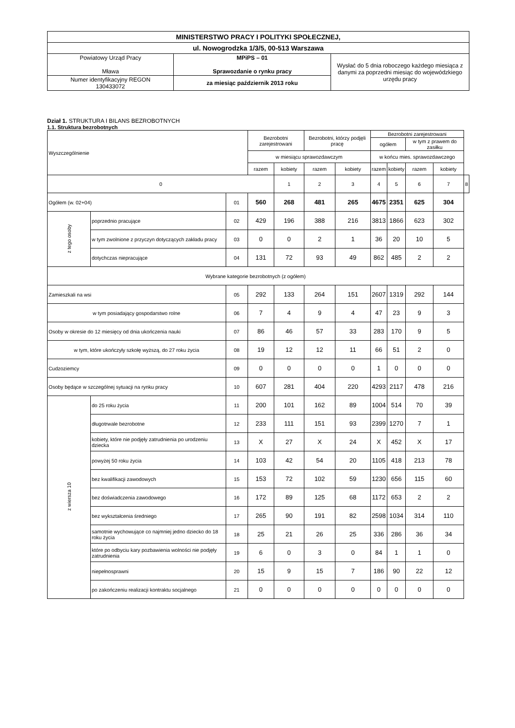| MINISTERSTWO PRACY I POLITYKI SPOŁECZNEJ, | | |
| ul. Nowogrodzka 1/3/5, 00-513 Warszawa | | |
| Powiatowy Urząd Pracy Mława | MPiPS – 01 Sprawozdanie o rynku pracy | Wysłać do 5 dnia roboczego każdego miesiąca z danymi za poprzedni miesiąc do wojewódzkiego urzędu pracy |
| Numer identyfikacyjny REGON 130433072 | za miesiąc październik 2013 roku | |
Dział 1. STRUKTURA I BILANS BEZROBOTNYCH
1.1. Struktura bezrobotnych
| Wyszczególnienie | | | Bezrobotni zarejestrowani | | Bezrobotni, którzy podjęli pracę | | Bezrobotni zarejestrowani | | | | |
| --- | --- | --- | --- | --- | --- | --- | --- | --- | --- | --- | --- |
| | | | | | | | ogółem | | w tym z prawem do zasiłku | | |
| | | | w miesiącu sprawozdawczym | | | | w końcu mies. sprawozdawczego | | | | |
| | | | razem | kobiety | razem | kobiety | razem | kobiety | razem | kobiety | |
| 0 | | | | 1 | 2 | 3 | 4 | 5 | 6 | 7 | 8 |
| Ogółem (w. 02+04) | | 01 | 560 | 268 | 481 | 265 | 4675 | 2351 | 625 | 304 | |
| z tego osoby | poprzednio pracujące | 02 | 429 | 196 | 388 | 216 | 3813 | 1866 | 623 | 302 | |
| | w tym zwolnione z przyczyn dotyczących zakładu pracy | 03 | 0 | 0 | 2 | 1 | 36 | 20 | 10 | 5 | |
| | dotychczas niepracujące | 04 | 131 | 72 | 93 | 49 | 862 | 485 | 2 | 2 | |
| Wybrane kategorie bezrobotnych (z ogółem) | | | | | | | | | | | |
| Zamieszkali na wsi | | 05 | 292 | 133 | 264 | 151 | 2607 | 1319 | 292 | 144 | |
| w tym posiadający gospodarstwo rolne | | 06 | 7 | 4 | 9 | 4 | 47 | 23 | 9 | 3 | |
| Osoby w okresie do 12 miesięcy od dnia ukończenia nauki | | 07 | 86 | 46 | 57 | 33 | 283 | 170 | 9 | 5 | |
| w tym, które ukończyły szkołę wyższą, do 27 roku życia | | 08 | 19 | 12 | 12 | 11 | 66 | 51 | 2 | 0 | |
| Cudzoziemcy | | 09 | 0 | 0 | 0 | 0 | 1 | 0 | 0 | 0 | |
| Osoby będące w szczególnej sytuacji na rynku pracy | | 10 | 607 | 281 | 404 | 220 | 4293 | 2117 | 478 | 216 | |
| z wiersza 10 | do 25 roku życia | 11 | 200 | 101 | 162 | 89 | 1004 | 514 | 70 | 39 | |
| | długotrwale bezrobotne | 12 | 233 | 111 | 151 | 93 | 2399 | 1270 | 7 | 1 | |
| | kobiety, które nie podjęły zatrudnienia po urodzeniu dziecka | 13 | X | 27 | X | 24 | X | 452 | X | 17 | |
| | powyżej 50 roku życia | 14 | 103 | 42 | 54 | 20 | 1105 | 418 | 213 | 78 | |
| | bez kwalifikacji zawodowych | 15 | 153 | 72 | 102 | 59 | 1230 | 656 | 115 | 60 | |
| | bez doświadczenia zawodowego | 16 | 172 | 89 | 125 | 68 | 1172 | 653 | 2 | 2 | |
| | bez wykształcenia średniego | 17 | 265 | 90 | 191 | 82 | 2598 | 1034 | 314 | 110 | |
| | samotnie wychowujące co najmniej jedno dziecko do 18 roku życia | 18 | 25 | 21 | 26 | 25 | 336 | 286 | 36 | 34 | |
| | które po odbyciu kary pozbawienia wolności nie podjęły zatrudnienia | 19 | 6 | 0 | 3 | 0 | 84 | 1 | 1 | 0 | |
| | niepełnosprawni | 20 | 15 | 9 | 15 | 7 | 186 | 90 | 22 | 12 | |
| | po zakończeniu realizacji kontraktu socjalnego | 21 | 0 | 0 | 0 | 0 | 0 | 0 | 0 | 0 | |